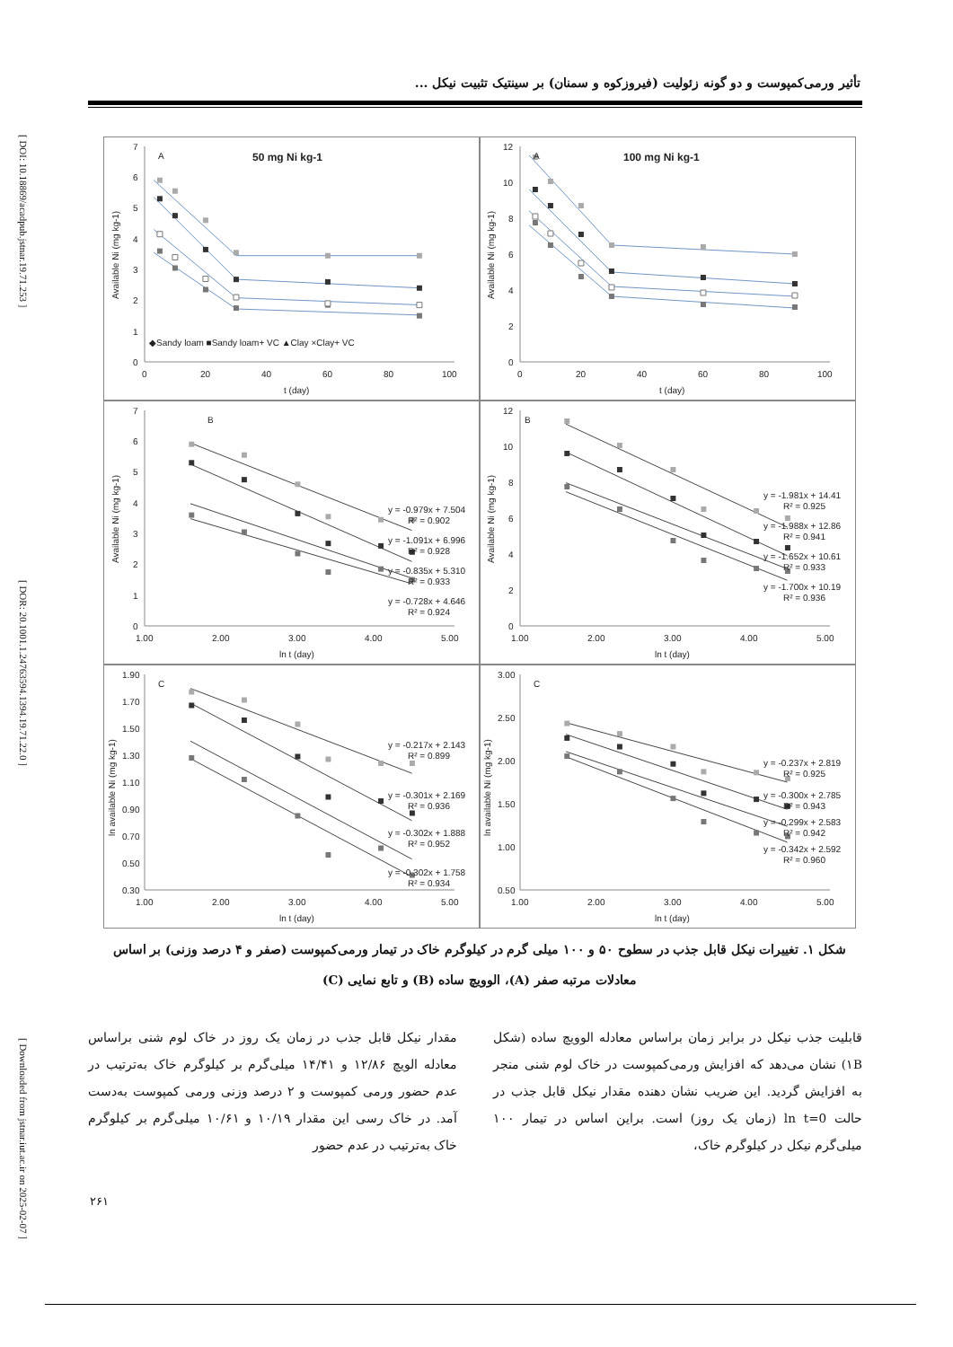[ DOI: 10.18869/acadpub.jstnar.19.71.253 ] [ DOR: 20.1001.1.24763594.1394.19.71.22.0 ] [ Downloaded from jstnar.iut.ac.ir on 2025-02-07 ]
تأثیر ورمی‌کمپوست و دو گونه زئولیت (فیروزکوه و سمنان) بر سینتیک تثبیت نیکل ...
0
1
2
3
4
5
6
7
0
20
40
60
80
100
t (day)
Available Ni (mg kg-1)
A
50 mg Ni kg-1
◆Sandy loam ■Sandy loam+ VC ▲Clay ×Clay+ VC
0
2
4
6
8
10
12
0
20
40
60
80
100
t (day)
Available Ni (mg kg-1)
A
100 mg Ni kg-1
0
1
2
3
4
5
6
7
1.00
2.00
3.00
4.00
5.00
ln t (day)
Available Ni (mg kg-1)
B
y = -0.979x + 7.504
R² = 0.902
y = -1.091x + 6.996
R² = 0.928
y = -0.835x + 5.310
R² = 0.933
y = -0.728x + 4.646
R² = 0.924
0
2
4
6
8
10
12
1.00
2.00
3.00
4.00
5.00
ln t (day)
Available Ni (mg kg-1)
B
y = -1.981x + 14.41
R² = 0.925
y = -1.988x + 12.86
R² = 0.941
y = -1.652x + 10.61
R² = 0.933
y = -1.700x + 10.19
R² = 0.936
0.30
0.50
0.70
0.90
1.10
1.30
1.50
1.70
1.90
1.00
2.00
3.00
4.00
5.00
ln t (day)
ln available Ni (mg kg-1)
C
y = -0.217x + 2.143
R² = 0.899
y = -0.301x + 2.169
R² = 0.936
y = -0.302x + 1.888
R² = 0.952
y = -0.302x + 1.758
R² = 0.934
0.50
1.00
1.50
2.00
2.50
3.00
1.00
2.00
3.00
4.00
5.00
ln t (day)
ln available Ni (mg kg-1)
C
y = -0.237x + 2.819
R² = 0.925
y = -0.300x + 2.785
R² = 0.943
y = -0.299x + 2.583
R² = 0.942
y = -0.342x + 2.592
R² = 0.960
شکل ۱. تغییرات نیکل قابل جذب در سطوح ۵۰ و ۱۰۰ میلی گرم در کیلوگرم خاک در تیمار ورمی‌کمپوست (صفر و ۴ درصد وزنی) بر اساس معادلات مرتبه صفر (A)، الوویچ ساده (B) و تابع نمایی (C)
قابلیت جذب نیکل در برابر زمان براساس معادله الوویچ ساده (شکل ۱B) نشان می‌دهد که افزایش ورمی‌کمپوست در خاک لوم شنی منجر به افزایش گردید. این ضریب نشان دهنده مقدار نیکل قابل جذب در حالت ln t=0 (زمان یک روز) است. براین اساس در تیمار ۱۰۰ میلی‌گرم نیکل در کیلوگرم خاک،
مقدار نیکل قابل جذب در زمان یک روز در خاک لوم شنی براساس معادله الویچ ۱۲/۸۶ و ۱۴/۴۱ میلی‌گرم بر کیلوگرم خاک به‌ترتیب در عدم حضور ورمی کمپوست و ۲ درصد وزنی ورمی کمپوست به‌دست آمد. در خاک رسی این مقدار ۱۰/۱۹ و ۱۰/۶۱ میلی‌گرم بر کیلوگرم خاک به‌ترتیب در عدم حضور
۲۶۱